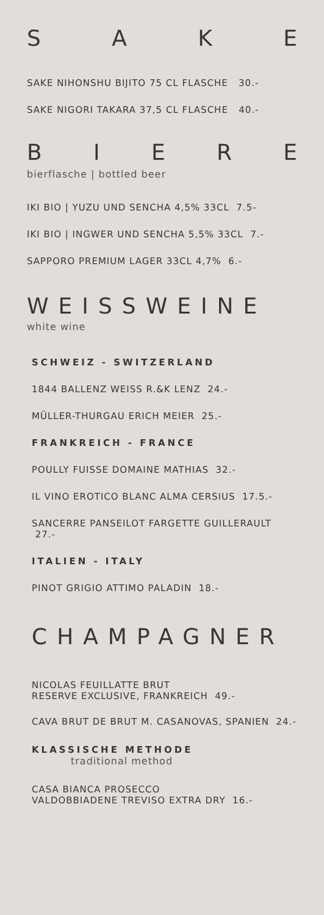SAKE
SAKE NIHONSHU BIJITO 75 CL FLASCHE 30.-
SAKE NIGORI TAKARA 37,5 CL FLASCHE 40.-
BIERE
bierflasche | bottled beer
IKI BIO | YUZU UND SENCHA 4,5% 33CL 7.5-
IKI BIO | INGWER UND SENCHA 5,5% 33CL 7.-
SAPPORO PREMIUM LAGER 33CL 4,7% 6.-
WEISSWEINE
white wine
SCHWEIZ - SWITZERLAND
1844 BALLENZ WEISS R.&K LENZ 24.-
MÜLLER-THURGAU ERICH MEIER 25.-
FRANKREICH - FRANCE
POULLY FUISSE DOMAINE MATHIAS 32.-
IL VINO EROTICO BLANC ALMA CERSIUS 17.5.-
SANCERRE PANSEILOT FARGETTE GUILLERAULT 27.-
ITALIEN - ITALY
PINOT GRIGIO ATTIMO PALADIN 18.-
CHAMPAGNER
NICOLAS FEUILLATTE BRUT
RESERVE EXCLUSIVE, FRANKREICH 49.-
CAVA BRUT DE BRUT M. CASANOVAS, SPANIEN 24.-
KLASSISCHE METHODE
traditional method
CASA BIANCA PROSECCO
VALDOBBIADENE TREVISO EXTRA DRY 16.-